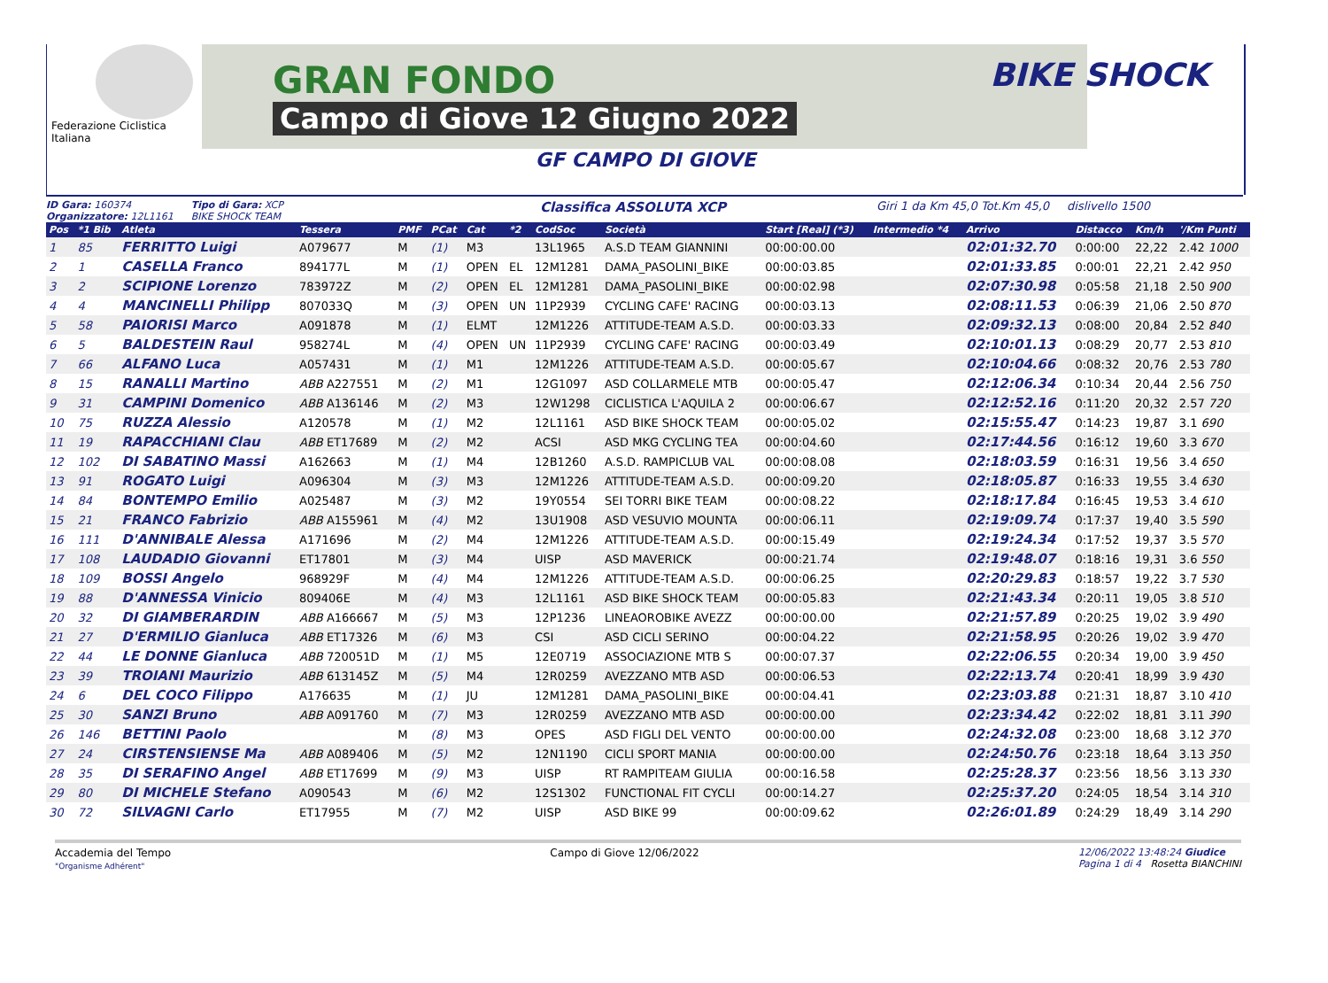Federazione Ciclistica Italiana
GRAN FONDO
Campo di Giove 12 Giugno 2022
BIKE SHOCK
GF CAMPO DI GIOVE
ID Gara: 160374
Organizzatore: 12L1161
Tipo di Gara: XCP
BIKE SHOCK TEAM
Classifica ASSOLUTA XCP
Giri 1 da Km 45,0 Tot.Km 45,0 dislivello 1500
| Pos | *1 Bib | Atleta | Tessera | PMF | PCat | Cat | *2 | CodSoc | Società | Start [Real] (*3) | Intermedio *4 | Arrivo | Distacco | Km/h | '/Km Punti |
| --- | --- | --- | --- | --- | --- | --- | --- | --- | --- | --- | --- | --- | --- | --- | --- |
| 1 | 85 | FERRITTO Luigi | A079677 | M | (1) | M3 | | 13L1965 | A.S.D TEAM GIANNINI | 00:00:00.00 | | 02:01:32.70 | 0:00:00 | 22,22 | 2.42 1000 |
| 2 | 1 | CASELLA Franco | 894177L | M | (1) | OPEN | EL | 12M1281 | DAMA_PASOLINI_BIKE | 00:00:03.85 | | 02:01:33.85 | 0:00:01 | 22,21 | 2.42 950 |
| 3 | 2 | SCIPIONE Lorenzo | 783972Z | M | (2) | OPEN | EL | 12M1281 | DAMA_PASOLINI_BIKE | 00:00:02.98 | | 02:07:30.98 | 0:05:58 | 21,18 | 2.50 900 |
| 4 | 4 | MANCINELLI Philipp | 807033Q | M | (3) | OPEN | UN | 11P2939 | CYCLING CAFE' RACING | 00:00:03.13 | | 02:08:11.53 | 0:06:39 | 21,06 | 2.50 870 |
| 5 | 58 | PAIORISI Marco | A091878 | M | (1) | ELMT | | 12M1226 | ATTITUDE-TEAM A.S.D. | 00:00:03.33 | | 02:09:32.13 | 0:08:00 | 20,84 | 2.52 840 |
| 6 | 5 | BALDESTEIN Raul | 958274L | M | (4) | OPEN | UN | 11P2939 | CYCLING CAFE' RACING | 00:00:03.49 | | 02:10:01.13 | 0:08:29 | 20,77 | 2.53 810 |
| 7 | 66 | ALFANO Luca | A057431 | M | (1) | M1 | | 12M1226 | ATTITUDE-TEAM A.S.D. | 00:00:05.67 | | 02:10:04.66 | 0:08:32 | 20,76 | 2.53 780 |
| 8 | 15 | RANALLI Martino | ABB A227551 | M | (2) | M1 | | 12G1097 | ASD COLLARMELE MTB | 00:00:05.47 | | 02:12:06.34 | 0:10:34 | 20,44 | 2.56 750 |
| 9 | 31 | CAMPINI Domenico | ABB A136146 | M | (2) | M3 | | 12W1298 | CICLISTICA L'AQUILA 2 | 00:00:06.67 | | 02:12:52.16 | 0:11:20 | 20,32 | 2.57 720 |
| 10 | 75 | RUZZA Alessio | A120578 | M | (1) | M2 | | 12L1161 | ASD BIKE SHOCK TEAM | 00:00:05.02 | | 02:15:55.47 | 0:14:23 | 19,87 | 3.1 690 |
| 11 | 19 | RAPACCHIANI Clau | ABB ET17689 | M | (2) | M2 | | ACSI | ASD MKG CYCLING TEA | 00:00:04.60 | | 02:17:44.56 | 0:16:12 | 19,60 | 3.3 670 |
| 12 | 102 | DI SABATINO Massi | A162663 | M | (1) | M4 | | 12B1260 | A.S.D. RAMPICLUB VAL | 00:00:08.08 | | 02:18:03.59 | 0:16:31 | 19,56 | 3.4 650 |
| 13 | 91 | ROGATO Luigi | A096304 | M | (3) | M3 | | 12M1226 | ATTITUDE-TEAM A.S.D. | 00:00:09.20 | | 02:18:05.87 | 0:16:33 | 19,55 | 3.4 630 |
| 14 | 84 | BONTEMPO Emilio | A025487 | M | (3) | M2 | | 19Y0554 | SEI TORRI BIKE TEAM | 00:00:08.22 | | 02:18:17.84 | 0:16:45 | 19,53 | 3.4 610 |
| 15 | 21 | FRANCO Fabrizio | ABB A155961 | M | (4) | M2 | | 13U1908 | ASD VESUVIO MOUNTA | 00:00:06.11 | | 02:19:09.74 | 0:17:37 | 19,40 | 3.5 590 |
| 16 | 111 | D'ANNIBALE Alessa | A171696 | M | (2) | M4 | | 12M1226 | ATTITUDE-TEAM A.S.D. | 00:00:15.49 | | 02:19:24.34 | 0:17:52 | 19,37 | 3.5 570 |
| 17 | 108 | LAUDADIO Giovanni | ET17801 | M | (3) | M4 | | UISP | ASD MAVERICK | 00:00:21.74 | | 02:19:48.07 | 0:18:16 | 19,31 | 3.6 550 |
| 18 | 109 | BOSSI Angelo | 968929F | M | (4) | M4 | | 12M1226 | ATTITUDE-TEAM A.S.D. | 00:00:06.25 | | 02:20:29.83 | 0:18:57 | 19,22 | 3.7 530 |
| 19 | 88 | D'ANNESSA Vinicio | 809406E | M | (4) | M3 | | 12L1161 | ASD BIKE SHOCK TEAM | 00:00:05.83 | | 02:21:43.34 | 0:20:11 | 19,05 | 3.8 510 |
| 20 | 32 | DI GIAMBERARDIN | ABB A166667 | M | (5) | M3 | | 12P1236 | LINEAOROBIKE AVEZZ | 00:00:00.00 | | 02:21:57.89 | 0:20:25 | 19,02 | 3.9 490 |
| 21 | 27 | D'ERMILIO Gianluca | ABB ET17326 | M | (6) | M3 | | CSI | ASD CICLI SERINO | 00:00:04.22 | | 02:21:58.95 | 0:20:26 | 19,02 | 3.9 470 |
| 22 | 44 | LE DONNE Gianluca | ABB 720051D | M | (1) | M5 | | 12E0719 | ASSOCIAZIONE MTB S | 00:00:07.37 | | 02:22:06.55 | 0:20:34 | 19,00 | 3.9 450 |
| 23 | 39 | TROIANI Maurizio | ABB 613145Z | M | (5) | M4 | | 12R0259 | AVEZZANO MTB ASD | 00:00:06.53 | | 02:22:13.74 | 0:20:41 | 18,99 | 3.9 430 |
| 24 | 6 | DEL COCO Filippo | A176635 | M | (1) | JU | | 12M1281 | DAMA_PASOLINI_BIKE | 00:00:04.41 | | 02:23:03.88 | 0:21:31 | 18,87 | 3.10 410 |
| 25 | 30 | SANZI Bruno | ABB A091760 | M | (7) | M3 | | 12R0259 | AVEZZANO MTB ASD | 00:00:00.00 | | 02:23:34.42 | 0:22:02 | 18,81 | 3.11 390 |
| 26 | 146 | BETTINI Paolo | | M | (8) | M3 | | OPES | ASD FIGLI DEL VENTO | 00:00:00.00 | | 02:24:32.08 | 0:23:00 | 18,68 | 3.12 370 |
| 27 | 24 | CIRSTENSIENSE Ma | ABB A089406 | M | (5) | M2 | | 12N1190 | CICLI SPORT MANIA | 00:00:00.00 | | 02:24:50.76 | 0:23:18 | 18,64 | 3.13 350 |
| 28 | 35 | DI SERAFINO Angel | ABB ET17699 | M | (9) | M3 | | UISP | RT RAMPITEAM GIULIA | 00:00:16.58 | | 02:25:28.37 | 0:23:56 | 18,56 | 3.13 330 |
| 29 | 80 | DI MICHELE Stefano | A090543 | M | (6) | M2 | | 12S1302 | FUNCTIONAL FIT CYCLI | 00:00:14.27 | | 02:25:37.20 | 0:24:05 | 18,54 | 3.14 310 |
| 30 | 72 | SILVAGNI Carlo | ET17955 | M | (7) | M2 | | UISP | ASD BIKE 99 | 00:00:09.62 | | 02:26:01.89 | 0:24:29 | 18,49 | 3.14 290 |
Accademia del Tempo
"Organisme Adhérent"
Campo di Giove 12/06/2022 12/06/2022 13:48:24 Giudice
Pagina 1 di 4 Rosetta BIANCHINI